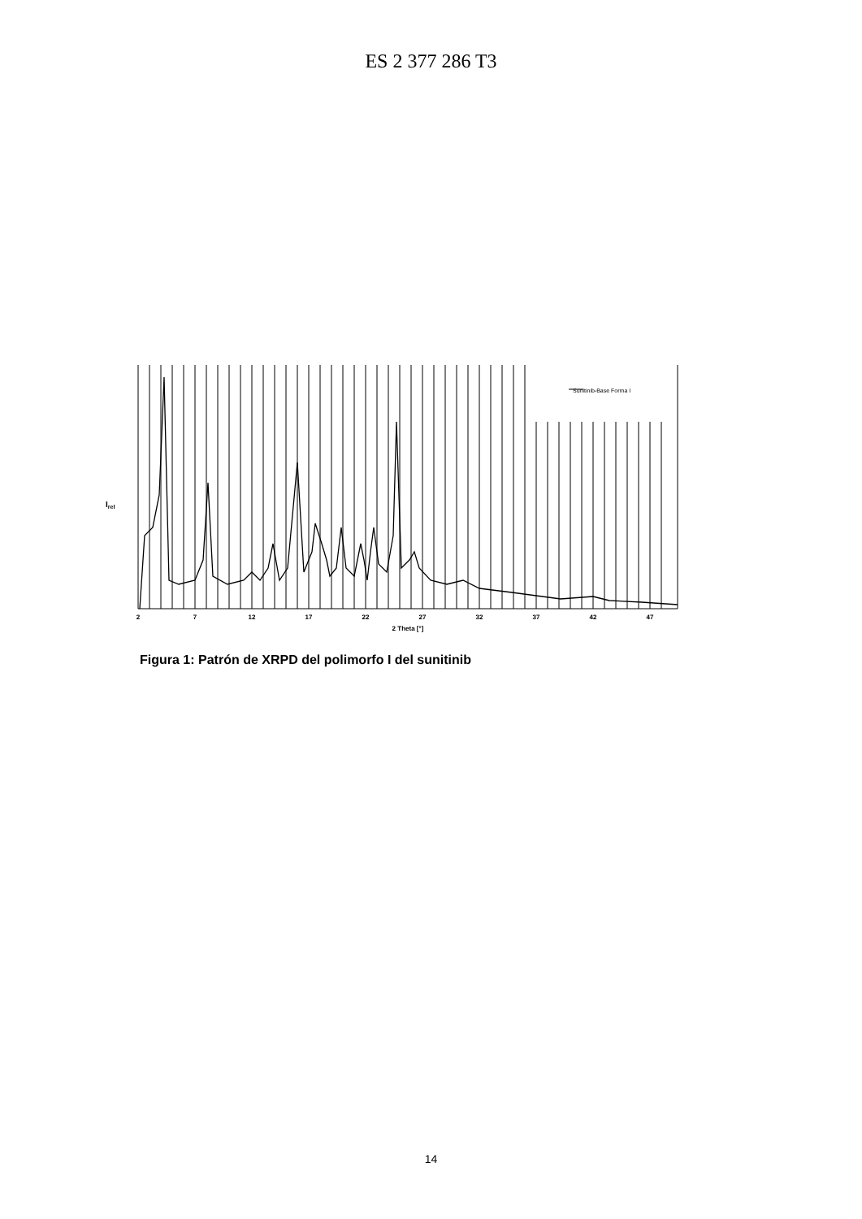ES 2 377 286 T3
Sunitinib-Base Forma I
Irel
2
7
12
17
22
27
32
37
42
47
2 Theta [°]
Figura 1: Patrón de XRPD del polimorfo I del sunitinib
14